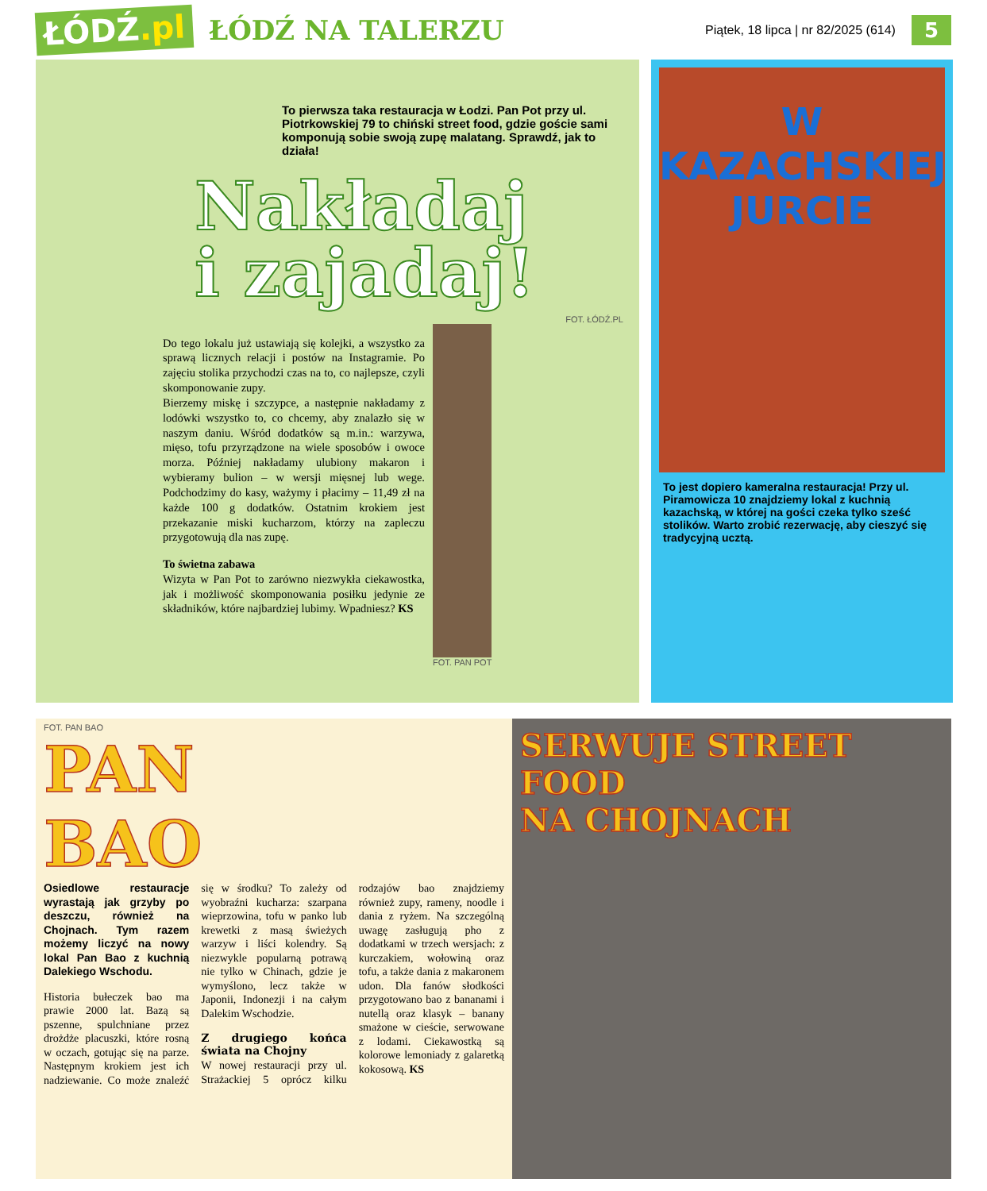ŁÓDŹ.pl
ŁÓDŹ NA TALERZU
Piątek, 18 lipca | nr 82/2025 (614)
5
To pierwsza taka restauracja w Łodzi. Pan Pot przy ul. Piotrkowskiej 79 to chiński street food, gdzie goście sami komponują sobie swoją zupę malatang. Sprawdź, jak to działa!
Nakładaj
i zajadaj!
FOT. ŁÓDŹ.PL
Do tego lokalu już ustawiają się kolejki, a wszystko za sprawą licznych relacji i postów na Instagramie. Po zajęciu stolika przychodzi czas na to, co najlepsze, czyli skomponowanie zupy.
Bierzemy miskę i szczypce, a następnie nakładamy z lodówki wszystko to, co chcemy, aby znalazło się w naszym daniu. Wśród dodatków są m.in.: warzywa, mięso, tofu przyrządzone na wiele sposobów i owoce morza. Później nakładamy ulubiony makaron i wybieramy bulion – w wersji mięsnej lub wege. Podchodzimy do kasy, ważymy i płacimy – 11,49 zł na każde 100 g dodatków. Ostatnim krokiem jest przekazanie miski kucharzom, którzy na zapleczu przygotowują dla nas zupę.
To świetna zabawa
Wizyta w Pan Pot to zarówno niezwykła ciekawostka, jak i możliwość skomponowania posiłku jedynie ze składników, które najbardziej lubimy. Wpadniesz? KS
FOT. PAN POT
W KAZACHSKIEJ JURCIE
To jest dopiero kameralna restauracja! Przy ul. Piramowicza 10 znajdziemy lokal z kuchnią kazachską, w której na gości czeka tylko sześć stolików. Warto zrobić rezerwację, aby cieszyć się tradycyjną ucztą.
FOT. PAN BAO
PAN
BAO
Osiedlowe restauracje wyrastają jak grzyby po deszczu, również na Chojnach. Tym razem możemy liczyć na nowy lokal Pan Bao z kuchnią Dalekiego Wschodu.
Historia bułeczek bao ma prawie 2000 lat. Bazą są pszenne, spulchniane przez drożdże placuszki, które rosną w oczach, gotując się na parze. Następnym krokiem jest ich nadziewanie. Co może znaleźć się w środku? To zależy od wyobraźni kucharza: szarpana wieprzowina, tofu w panko lub krewetki z masą świeżych warzyw i liści kolendry. Są niezwykle popularną potrawą nie tylko w Chinach, gdzie je wymyślono, lecz także w Japonii, Indonezji i na całym Dalekim Wschodzie.
Z drugiego końca świata na Chojny
W nowej restauracji przy ul. Strażackiej 5 oprócz kilku rodzajów bao znajdziemy również zupy, rameny, noodle i dania z ryżem. Na szczególną uwagę zasługują pho z dodatkami w trzech wersjach: z kurczakiem, wołowiną oraz tofu, a także dania z makaronem udon. Dla fanów słodkości przygotowano bao z bananami i nutellą oraz klasyk – banany smażone w cieście, serwowane z lodami. Ciekawostką są kolorowe lemoniady z galaretką kokosową. KS
SERWUJE STREET FOOD
NA CHOJNACH